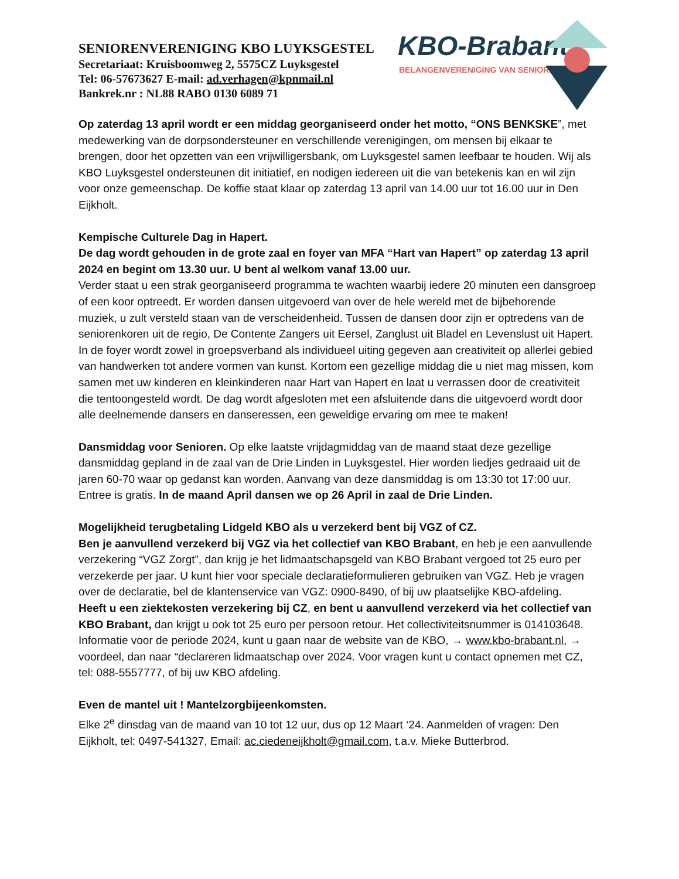KBO-Brabant
BELANGENVERENIGING VAN SENIOREN
SENIORENVERENIGING KBO LUYKSGESTEL
Secretariaat: Kruisboomweg 2, 5575CZ Luyksgestel
Tel: 06-57673627 E-mail: ad.verhagen@kpnmail.nl
Bankrek.nr : NL88 RABO 0130 6089 71
Op zaterdag 13 april wordt er een middag georganiseerd onder het motto, “ONS BENKSKE”, met medewerking van de dorpsondersteuner en verschillende verenigingen, om mensen bij elkaar te brengen, door het opzetten van een vrijwilligersbank, om Luyksgestel samen leefbaar te houden. Wij als KBO Luyksgestel ondersteunen dit initiatief, en nodigen iedereen uit die van betekenis kan en wil zijn voor onze gemeenschap. De koffie staat klaar op zaterdag 13 april van 14.00 uur tot 16.00 uur in Den Eijkholt.
Kempische Culturele Dag in Hapert.
De dag wordt gehouden in de grote zaal en foyer van MFA “Hart van Hapert” op zaterdag 13 april 2024 en begint om 13.30 uur. U bent al welkom vanaf 13.00 uur.
Verder staat u een strak georganiseerd programma te wachten waarbij iedere 20 minuten een dansgroep of een koor optreedt. Er worden dansen uitgevoerd van over de hele wereld met de bijbehorende muziek, u zult versteld staan van de verscheidenheid. Tussen de dansen door zijn er optredens van de seniorenkoren uit de regio, De Contente Zangers uit Eersel, Zanglust uit Bladel en Levenslust uit Hapert. In de foyer wordt zowel in groepsverband als individueel uiting gegeven aan creativiteit op allerlei gebied van handwerken tot andere vormen van kunst. Kortom een gezellige middag die u niet mag missen, kom samen met uw kinderen en kleinkinderen naar Hart van Hapert en laat u verrassen door de creativiteit die tentoongesteld wordt. De dag wordt afgesloten met een afsluitende dans die uitgevoerd wordt door alle deelnemende dansers en danseressen, een geweldige ervaring om mee te maken!
Dansmiddag voor Senioren. Op elke laatste vrijdagmiddag van de maand staat deze gezellige dansmiddag gepland in de zaal van de Drie Linden in Luyksgestel. Hier worden liedjes gedraaid uit de jaren 60-70 waar op gedanst kan worden. Aanvang van deze dansmiddag is om 13:30 tot 17:00 uur. Entree is gratis. In de maand April dansen we op 26 April in zaal de Drie Linden.
Mogelijkheid terugbetaling Lidgeld KBO als u verzekerd bent bij VGZ of CZ.
Ben je aanvullend verzekerd bij VGZ via het collectief van KBO Brabant, en heb je een aanvullende verzekering “VGZ Zorgt”, dan krijg je het lidmaatschapsgeld van KBO Brabant vergoed tot 25 euro per verzekerde per jaar. U kunt hier voor speciale declaratieformulieren gebruiken van VGZ. Heb je vragen over de declaratie, bel de klantenservice van VGZ: 0900-8490, of bij uw plaatselijke KBO-afdeling.
Heeft u een ziektekosten verzekering bij CZ, en bent u aanvullend verzekerd via het collectief van KBO Brabant, dan krijgt u ook tot 25 euro per persoon retour. Het collectiviteitsnummer is 014103648. Informatie voor de periode 2024, kunt u gaan naar de website van de KBO, → www.kbo-brabant.nl, → voordeel, dan naar “declareren lidmaatschap over 2024. Voor vragen kunt u contact opnemen met CZ, tel: 088-5557777, of bij uw KBO afdeling.
Even de mantel uit ! Mantelzorgbijeenkomsten.
Elke 2<sup>e</sup> dinsdag van de maand van 10 tot 12 uur, dus op 12 Maart ‘24. Aanmelden of vragen: Den Eijkholt, tel: 0497-541327, Email: ac.ciedeneijkholt@gmail.com, t.a.v. Mieke Butterbrod.